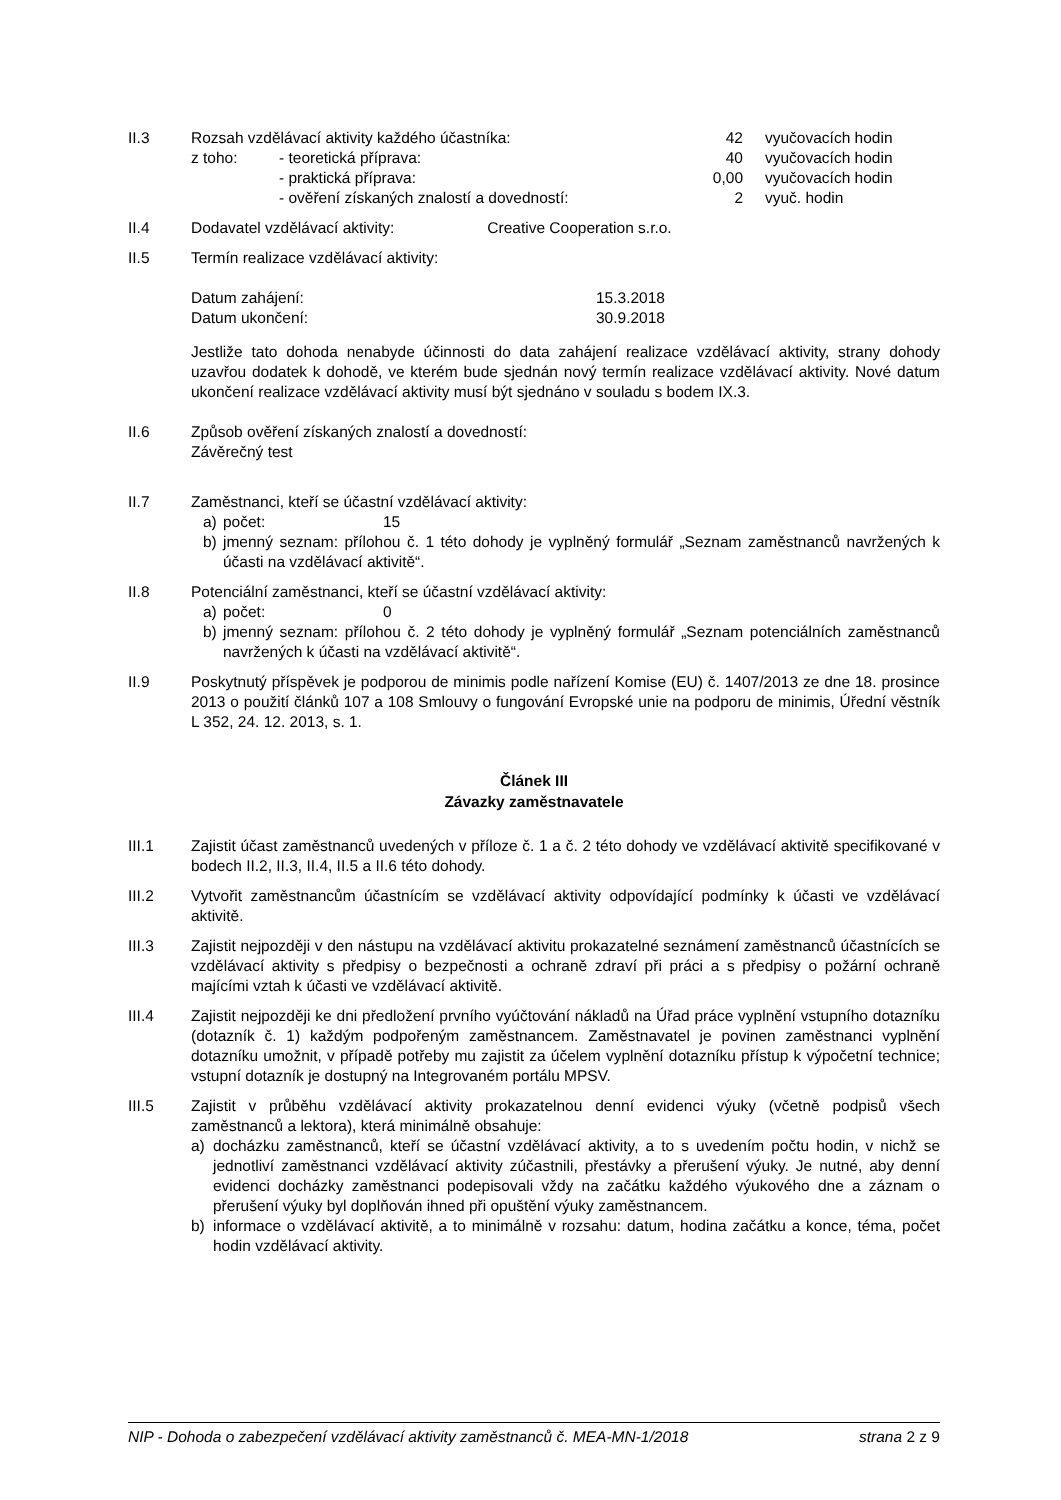II.3
| Rozsah vzdělávací aktivity každého účastníka: | | 42 | vyučovacích hodin |
| z toho: | - teoretická příprava: | 40 | vyučovacích hodin |
| | - praktická příprava: | 0,00 | vyučovacích hodin |
| | - ověření získaných znalostí a dovedností: | 2 | vyuč. hodin |
II.4 Dodavatel vzdělávací aktivity: Creative Cooperation s.r.o.
II.5 Termín realizace vzdělávací aktivity:
| Datum zahájení: | 15.3.2018 |
| Datum ukončení: | 30.9.2018 |
Jestliže tato dohoda nenabyde účinnosti do data zahájení realizace vzdělávací aktivity, strany dohody uzavřou dodatek k dohodě, ve kterém bude sjednán nový termín realizace vzdělávací aktivity. Nové datum ukončení realizace vzdělávací aktivity musí být sjednáno v souladu s bodem IX.3.
II.6 Způsob ověření získaných znalostí a dovedností:
Závěrečný test
II.7 Zaměstnanci, kteří se účastní vzdělávací aktivity:
a) počet: 15
b) jmenný seznam: přílohou č. 1 této dohody je vyplněný formulář „Seznam zaměstnanců navržených k účasti na vzdělávací aktivitě“.
II.8 Potenciální zaměstnanci, kteří se účastní vzdělávací aktivity:
a) počet: 0
b) jmenný seznam: přílohou č. 2 této dohody je vyplněný formulář „Seznam potenciálních zaměstnanců navržených k účasti na vzdělávací aktivitě“.
II.9 Poskytnutý příspěvek je podporou de minimis podle nařízení Komise (EU) č. 1407/2013 ze dne 18. prosince 2013 o použití článků 107 a 108 Smlouvy o fungování Evropské unie na podporu de minimis, Úřední věstník L 352, 24. 12. 2013, s. 1.
Článek III
Závazky zaměstnavatele
III.1 Zajistit účast zaměstnanců uvedených v příloze č. 1 a č. 2 této dohody ve vzdělávací aktivitě specifikované v bodech II.2, II.3, II.4, II.5 a II.6 této dohody.
III.2 Vytvořit zaměstnancům účastnícím se vzdělávací aktivity odpovídající podmínky k účasti ve vzdělávací aktivitě.
III.3 Zajistit nejpozději v den nástupu na vzdělávací aktivitu prokazatelné seznámení zaměstnanců účastnících se vzdělávací aktivity s předpisy o bezpečnosti a ochraně zdraví při práci a s předpisy o požární ochraně majícími vztah k účasti ve vzdělávací aktivitě.
III.4 Zajistit nejpozději ke dni předložení prvního vyúčtování nákladů na Úřad práce vyplnění vstupního dotazníku (dotazník č. 1) každým podpořeným zaměstnancem. Zaměstnavatel je povinen zaměstnanci vyplnění dotazníku umožnit, v případě potřeby mu zajistit za účelem vyplnění dotazníku přístup k výpočetní technice; vstupní dotazník je dostupný na Integrovaném portálu MPSV.
III.5 Zajistit v průběhu vzdělávací aktivity prokazatelnou denní evidenci výuky (včetně podpisů všech zaměstnanců a lektora), která minimálně obsahuje:
a) docházku zaměstnanců, kteří se účastní vzdělávací aktivity, a to s uvedením počtu hodin, v nichž se jednotliví zaměstnanci vzdělávací aktivity zúčastnili, přestávky a přerušení výuky. Je nutné, aby denní evidenci docházky zaměstnanci podepisovali vždy na začátku každého výukového dne a záznam o přerušení výuky byl doplňován ihned při opuštění výuky zaměstnancem.
b) informace o vzdělávací aktivitě, a to minimálně v rozsahu: datum, hodina začátku a konce, téma, počet hodin vzdělávací aktivity.
NIP - Dohoda o zabezpečení vzdělávací aktivity zaměstnanců č. MEA-MN-1/2018 strana 2 z 9